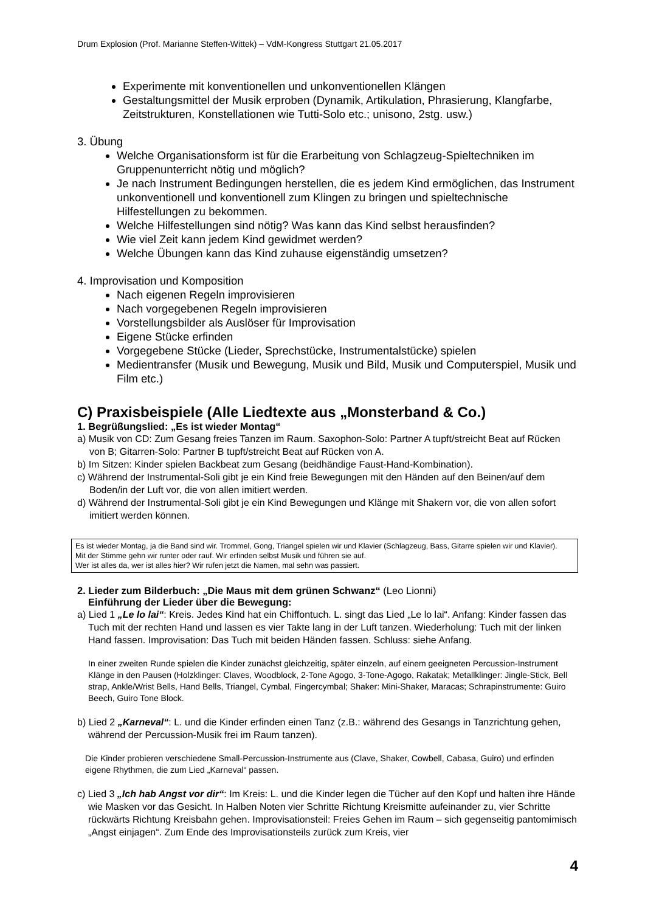Drum Explosion (Prof. Marianne Steffen-Wittek) – VdM-Kongress Stuttgart 21.05.2017
Experimente mit konventionellen und unkonventionellen Klängen
Gestaltungsmittel der Musik erproben (Dynamik, Artikulation, Phrasierung, Klangfarbe, Zeitstrukturen, Konstellationen wie Tutti-Solo etc.; unisono, 2stg. usw.)
3. Übung
Welche Organisationsform ist für die Erarbeitung von Schlagzeug-Spieltechniken im Gruppenunterricht nötig und möglich?
Je nach Instrument Bedingungen herstellen, die es jedem Kind ermöglichen, das Instrument unkonventionell und konventionell zum Klingen zu bringen und spieltechnische Hilfestellungen zu bekommen.
Welche Hilfestellungen sind nötig? Was kann das Kind selbst herausfinden?
Wie viel Zeit kann jedem Kind gewidmet werden?
Welche Übungen kann das Kind zuhause eigenständig umsetzen?
4. Improvisation und Komposition
Nach eigenen Regeln improvisieren
Nach vorgegebenen Regeln improvisieren
Vorstellungsbilder als Auslöser für Improvisation
Eigene Stücke erfinden
Vorgegebene Stücke (Lieder, Sprechstücke, Instrumentalstücke) spielen
Medientransfer (Musik und Bewegung, Musik und Bild, Musik und Computerspiel, Musik und Film etc.)
C) Praxisbeispiele (Alle Liedtexte aus „Monsterband & Co.)
1. Begrüßungslied: „Es ist wieder Montag“
a) Musik von CD: Zum Gesang freies Tanzen im Raum. Saxophon-Solo: Partner A tupft/streicht Beat auf Rücken von B; Gitarren-Solo: Partner B tupft/streicht Beat auf Rücken von A.
b) Im Sitzen: Kinder spielen Backbeat zum Gesang (beidhändige Faust-Hand-Kombination).
c) Während der Instrumental-Soli gibt je ein Kind freie Bewegungen mit den Händen auf den Beinen/auf dem Boden/in der Luft vor, die von allen imitiert werden.
d) Während der Instrumental-Soli gibt je ein Kind Bewegungen und Klänge mit Shakern vor, die von allen sofort imitiert werden können.
Es ist wieder Montag, ja die Band sind wir. Trommel, Gong, Triangel spielen wir und Klavier (Schlagzeug, Bass, Gitarre spielen wir und Klavier).
Mit der Stimme gehn wir runter oder rauf. Wir erfinden selbst Musik und führen sie auf.
Wer ist alles da, wer ist alles hier? Wir rufen jetzt die Namen, mal sehn was passiert.
2. Lieder zum Bilderbuch: „Die Maus mit dem grünen Schwanz“ (Leo Lionni)
Einführung der Lieder über die Bewegung:
a) Lied 1 „Le lo lai“: Kreis. Jedes Kind hat ein Chiffontuch. L. singt das Lied „Le lo lai“. Anfang: Kinder fassen das Tuch mit der rechten Hand und lassen es vier Takte lang in der Luft tanzen. Wiederholung: Tuch mit der linken Hand fassen. Improvisation: Das Tuch mit beiden Händen fassen. Schluss: siehe Anfang.
In einer zweiten Runde spielen die Kinder zunächst gleichzeitig, später einzeln, auf einem geeigneten Percussion-Instrument Klänge in den Pausen (Holzklinger: Claves, Woodblock, 2-Tone Agogo, 3-Tone-Agogo, Rakatak; Metallklinger: Jingle-Stick, Bell strap, Ankle/Wrist Bells, Hand Bells, Triangel, Cymbal, Fingercymbal; Shaker: Mini-Shaker, Maracas; Schrapinstrumente: Guiro Beech, Guiro Tone Block.
b) Lied 2 „Karneval“: L. und die Kinder erfinden einen Tanz (z.B.: während des Gesangs in Tanzrichtung gehen, während der Percussion-Musik frei im Raum tanzen).
Die Kinder probieren verschiedene Small-Percussion-Instrumente aus (Clave, Shaker, Cowbell, Cabasa, Guiro) und erfinden eigene Rhythmen, die zum Lied „Karneval“ passen.
c) Lied 3 „Ich hab Angst vor dir“: Im Kreis: L. und die Kinder legen die Tücher auf den Kopf und halten ihre Hände wie Masken vor das Gesicht. In Halben Noten vier Schritte Richtung Kreismitte aufeinander zu, vier Schritte rückwärts Richtung Kreisbahn gehen. Improvisationsteil: Freies Gehen im Raum – sich gegenseitig pantomimisch „Angst einjagen“. Zum Ende des Improvisationsteils zurück zum Kreis, vier
4